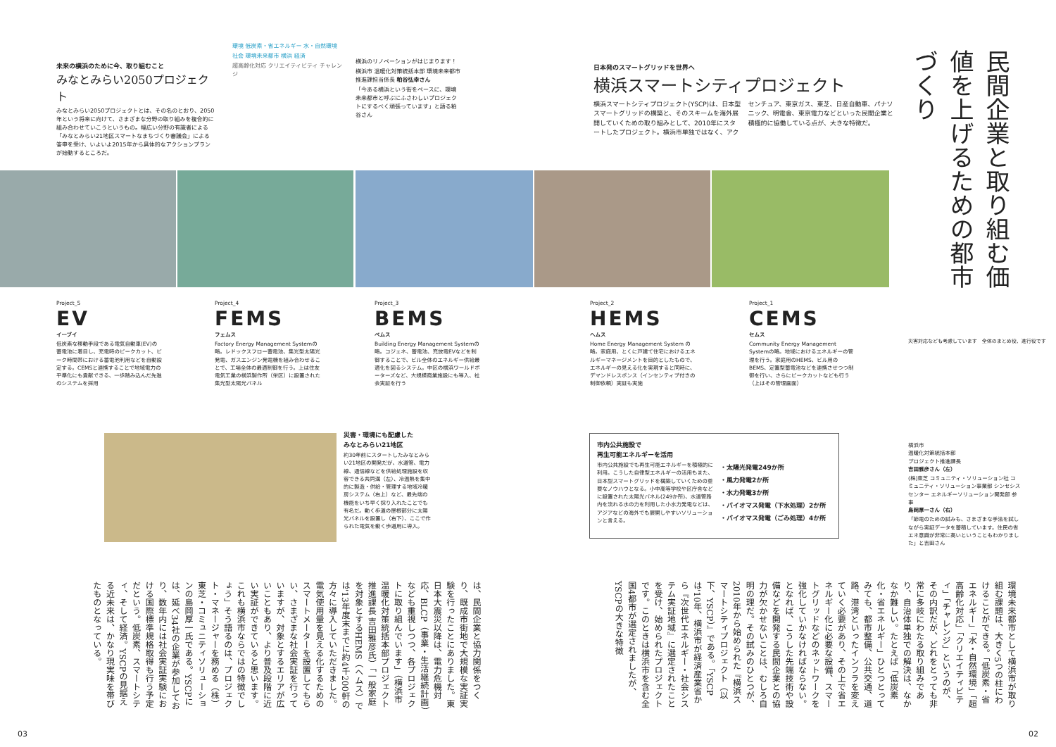未来の横浜のために今、取り組むこと
みなとみらい2050プロジェクト
みなとみらい2050プロジェクトとは、その名のとおり、2050年という将来に向けて、さまざまな分野の取り組みを複合的に組み合わせていこうというもの。幅広い分野の有識者による「みなとみらい21地区スマートなまちづくり審議会」による答申を受け、いよいよ2015年から具体的なアクションプランが始動するところだ。
環境 低炭素・省エネルギー 水・自然環境
社会 環境未来都市 横浜 経済
超高齢化対応 クリエイティビティ チャレンジ
横浜のリノベーションがはじまります！
横浜市 温暖化対策統括本部 環境未来都市推進課担当係長 粕谷弘幸さん
「今ある横浜という街をベースに、環境未来都市と呼ぶにふさわしいプロジェクトにするべく頑張っています」と語る粕谷さん
日本発のスマートグリッドを世界へ
横浜スマートシティプロジェクト
横浜スマートシティプロジェクト(YSCP)は、日本型スマートグリッドの構築と、そのスキームを海外展開していくための取り組みとして、2010年にスタートしたプロジェクト。横浜市単独ではなく、アクセンチュア、東京ガス、東芝、日産自動車、パナソニック、明電舎、東京電力などといった民間企業と積極的に協働している点が、大きな特徴だ。
民間企業と取り組む価値を上げるための都市づくり
Project_5
EV
イーブイ
低炭素な移動手段である電気自動車(EV)の蓄電池に着目し、充電時のピークカット、ピーク時間帯における蓄電池利用などを自動設定する。CEMSと連携することで地域電力の平準化にも貢献できる、一歩踏み込んだ先進のシステムを採用
Project_4
FEMS
フェムス
Factory Energy Management Systemの略。レドックスフロー蓄電池、集光型太陽光発電、ガスエンジン発電機を組み合わせることで、工場全体の最適制御を行う。上は住友電気工業の横浜製作所（栄区）に設置された集光型太陽光パネル
Project_3
BEMS
ベムス
Building Energy Management Systemの略。コジェネ、蓄電池、充放電EVなどを制御することで、ビル全体のエネルギー供給最適化を図るシステム。中区の横浜ワールドポーターズなど、大規模商業施設にも導入、社会実証を行う
Project_2
HEMS
ヘムス
Home Energy Management System の略。家庭用、とくに戸建て住宅におけるエネルギーマネージメントを目的としたもので、エネルギーの見える化を実現すると同時に、デマンドレスポンス（インセンティブ付きの制御依頼）実証も実施
Project_1
CEMS
セムス
Community Energy Management Systemの略。地域におけるエネルギーの管理を行う。家庭用のHEMS、ビル用のBEMS、定置型蓄電池などを連携させつつ制御を行い、さらにピークカットなども行う（上はその管理画面）
災害対応なども考慮しています　全体のまとめ役、進行役です
災害・環境にも配慮した
みなとみらい21地区
約30年前にスタートしたみなとみらい21地区の開発だが、水道管、電力線、通信線などを供給処理施設を収容できる共同溝（左）、冷温熱を集中的に製造・供給・管理する地域冷暖房システム（右上）など、最先端の機能をいち早く採り入れたことでも有名だ。動く歩道の屋根部分に太陽光パネルを設置し（右下）、ここで作られた電気を動く歩道用に導入。
市内公共施設で
再生可能エネルギーを活用
市内公共施設でも再生可能エネルギーを積極的に利用。こうした自律型エネルギーの活用もまた、日本型スマートグリッドを構築していくための重要なノウハウとなる。小中高等学校や区庁舎などに設置された太陽光パネル(249か所)、水道管路内を流れる水の力を利用した小水力発電などは、アジアなどの海外でも展開しやすいソリューションと言える。
・太陽光発電249か所
・風力発電2か所
・水力発電3か所
・バイオマス発電（下水処理）2か所
・バイオマス発電（ごみ処理）4か所
横浜市
温暖化対策統括本部
プロジェクト推進課長
吉田雅彦さん（左）
(株)東芝 コミュニティ・ソリューション社 コミュニティ・ソリューション事業部 シンセシスセンター エネルギーソリューション開発部 参事
島岡厚一さん（右）
「節電のための試みも、さまざまな手法を試しながら実証データを蓄積しています。住民の省エネ意識が非常に高いということもわかりました」と吉田さん
環境未来都市として横浜市が取り組む課題は、大きく5つの柱にわけることができる。「低炭素・省エネルギー」「水・自然環境」「超高齢化対応」「クリエイティビティ」「チャレンジ」というのが、その内訳だが、どれをとっても非常に多岐にわたる取り組みであり、自治体単独での解決は、なかなか難しい。たとえば「低炭素化・省エネルギー」ひとつとってみても、都市整備、公共交通、道路、港湾といったインフラを変えていく必要があり、その上で省エネルギー化に必要な設備、スマートグリッドなどのネットワークを強化していかなければならない。となれば、こうした先端技術や設備などを開発する民間企業との協力が欠かせないことは、むしろ自明の理だ。その試みのひとつが、2010年から始められた『横浜スマートシティプロジェクト（以下、YSCP）』である。「YSCPは'10年、横浜市が経済産業省から『次世代エネルギー・社会システム実証地域』に選定されたことを受け、始められたプロジェクトです。このときは横浜市を含む全国4都市が選定されましたが、YSCPの大きな特徴
は、民間企業と協力関係をつくり、既成市街地で大規模な実証実験を行ったことにありました。東日本大震災以降は、電力危機対応、BLCP（事業・生活継続計画）なども重視しつつ、各プロジェクトに取り組んでいます」（横浜市温暖化対策統括本部プロジェクト推進課長 吉田雅彦氏）「一般家庭を対象とするHEMS（ヘムス）では'13年度末までに約4千200軒の方々に導入していただきました。電気使用量を見える化するためのスマートメーターを設置してもらい、さまざまな社会実証を行っていますが、対象とするエリアが広いこともあり、より普及段階に近い実証ができていると思います。これも横浜市ならではの特徴でしょう」そう語るのは、プロジェクト・マネージャーを務める（株）東芝・コミュニティソリューションの島岡厚一氏である。YSCPには、延べ34社の企業が参加しており、数年内には社会実証実験における国際標準規格取得も行う予定だという。低炭素、スマートシティ、そして経済。YSCPの見据える近未来は、かなり現実味を帯びたものとなっている。
03 02